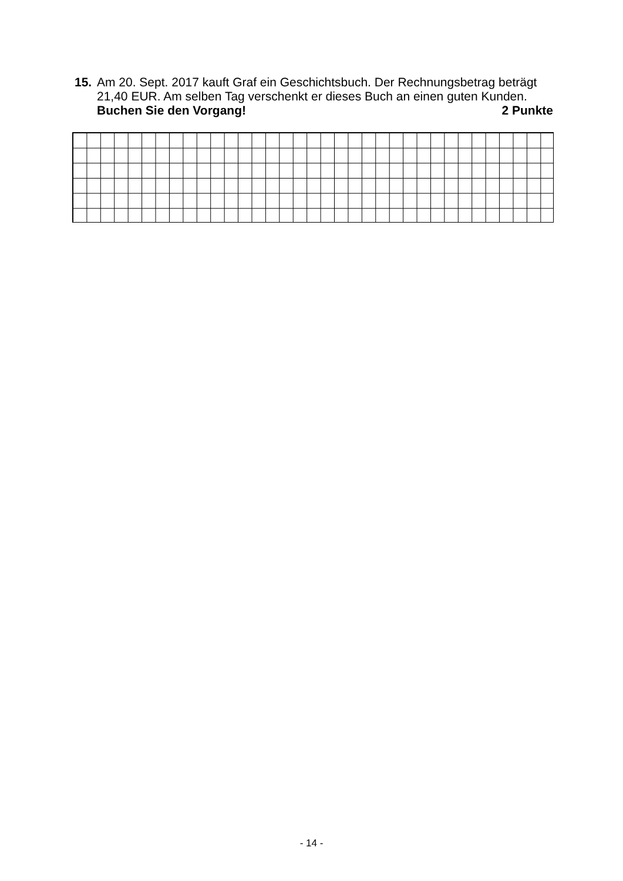15.
Am 20. Sept. 2017 kauft Graf ein Geschichtsbuch. Der Rechnungsbetrag beträgt 21,40 EUR. Am selben Tag verschenkt er dieses Buch an einen guten Kunden.
Buchen Sie den Vorgang! 2 Punkte
- 14 -